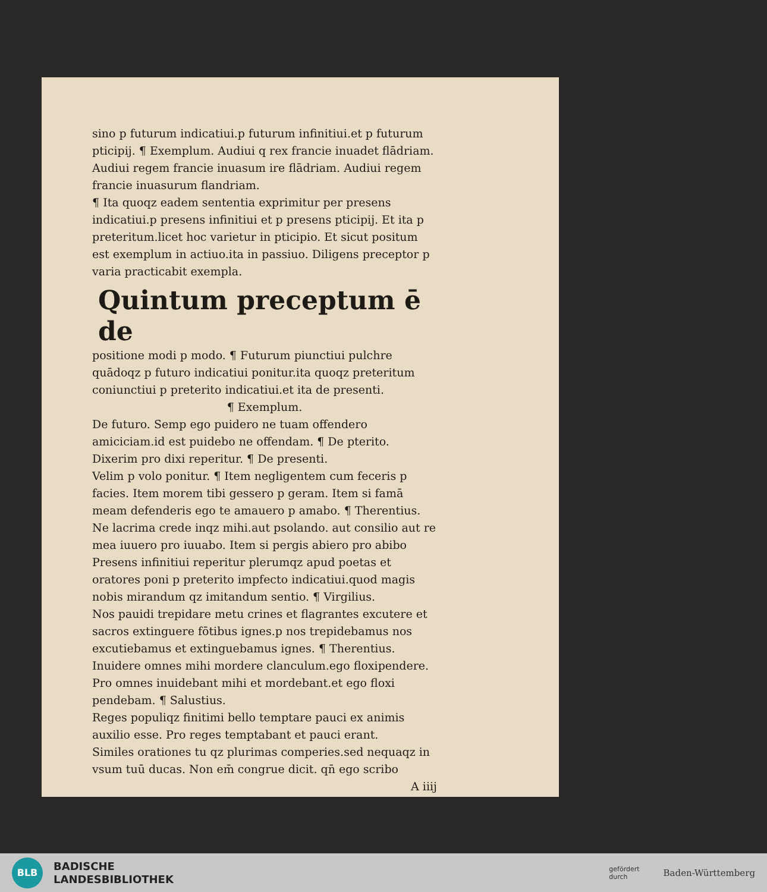sino p futurum indicatiui.p futurum infinitiui.et p futurum pticipij. ¶ Exemplum. Audiui q rex francie inuadet flādriam. Audiui regem francie inuasum ire flādriam. Audiui regem francie inuasurum flandriam.
¶ Ita quoqz eadem sententia exprimitur per presens indicatiui.p presens infinitiui et p presens pticipij. Et ita p preteritum.licet hoc varietur in pticipio. Et sicut positum est exemplum in actiuo.ita in passiuo. Diligens preceptor p varia practicabit exempla.
Quintum preceptum ē de
positione modi p modo. ¶ Futurum piunctiui pulchre quādoqz p futuro indicatiui ponitur.ita quoqz preteritum coniunctiui p preterito indicatiui.et ita de presenti.
¶ Exemplum.
De futuro. Semp ego puidero ne tuam offendero amiciciam.id est puidebo ne offendam. ¶ De pterito.
Dixerim pro dixi reperitur. ¶ De presenti.
Velim p volo ponitur. ¶ Item negligentem cum feceris p facies. Item morem tibi gessero p geram. Item si famā meam defenderis ego te amauero p amabo. ¶ Therentius.
Ne lacrima crede inqz mihi.aut psolando. aut consilio aut re mea iuuero pro iuuabo. Item si pergis abiero pro abibo
Presens infinitiui reperitur plerumqz apud poetas et oratores poni p preterito impfecto indicatiui.quod magis nobis mirandum qz imitandum sentio. ¶ Virgilius.
Nos pauidi trepidare metu crines et flagrantes excutere et sacros extinguere fōtibus ignes.p nos trepidebamus nos excutiebamus et extinguebamus ignes. ¶ Therentius.
Inuidere omnes mihi mordere clanculum.ego floxipendere. Pro omnes inuidebant mihi et mordebant.et ego floxi pendebam. ¶ Salustius.
Reges populiqz finitimi bello temptare pauci ex animis auxilio esse. Pro reges temptabant et pauci erant.
Similes orationes tu qz plurimas comperies.sed nequaqz in vsum tuū ducas. Non em̄ congrue dicit. qn̄ ego scribo
A iiij
BLB
BADISCHE
LANDESBIBLIOTHEK
gefördert
durch
Baden-Württemberg